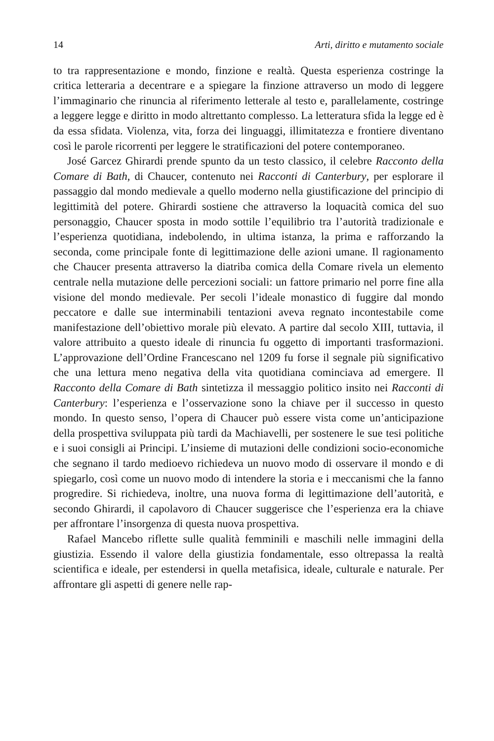14 Arti, diritto e mutamento sociale
to tra rappresentazione e mondo, finzione e realtà. Questa esperienza costringe la critica letteraria a decentrare e a spiegare la finzione attraverso un modo di leggere l’immaginario che rinuncia al riferimento letterale al testo e, parallelamente, costringe a leggere legge e diritto in modo altrettanto complesso. La letteratura sfida la legge ed è da essa sfidata. Violenza, vita, forza dei linguaggi, illimitatezza e frontiere diventano così le parole ricorrenti per leggere le stratificazioni del potere contemporaneo.
José Garcez Ghirardi prende spunto da un testo classico, il celebre Racconto della Comare di Bath, di Chaucer, contenuto nei Racconti di Canterbury, per esplorare il passaggio dal mondo medievale a quello moderno nella giustificazione del principio di legittimità del potere. Ghirardi sostiene che attraverso la loquacità comica del suo personaggio, Chaucer sposta in modo sottile l’equilibrio tra l’autorità tradizionale e l’esperienza quotidiana, indebolendo, in ultima istanza, la prima e rafforzando la seconda, come principale fonte di legittimazione delle azioni umane. Il ragionamento che Chaucer presenta attraverso la diatriba comica della Comare rivela un elemento centrale nella mutazione delle percezioni sociali: un fattore primario nel porre fine alla visione del mondo medievale. Per secoli l’ideale monastico di fuggire dal mondo peccatore e dalle sue interminabili tentazioni aveva regnato incontestabile come manifestazione dell’obiettivo morale più elevato. A partire dal secolo XIII, tuttavia, il valore attribuito a questo ideale di rinuncia fu oggetto di importanti trasformazioni. L’approvazione dell’Ordine Francescano nel 1209 fu forse il segnale più significativo che una lettura meno negativa della vita quotidiana cominciava ad emergere. Il Racconto della Comare di Bath sintetizza il messaggio politico insito nei Racconti di Canterbury: l’esperienza e l’osservazione sono la chiave per il successo in questo mondo. In questo senso, l’opera di Chaucer può essere vista come un’anticipazione della prospettiva sviluppata più tardi da Machiavelli, per sostenere le sue tesi politiche e i suoi consigli ai Principi. L’insieme di mutazioni delle condizioni socio-economiche che segnano il tardo medioevo richiedeva un nuovo modo di osservare il mondo e di spiegarlo, così come un nuovo modo di intendere la storia e i meccanismi che la fanno progredire. Si richiedeva, inoltre, una nuova forma di legittimazione dell’autorità, e secondo Ghirardi, il capolavoro di Chaucer suggerisce che l’esperienza era la chiave per affrontare l’insorgenza di questa nuova prospettiva.
Rafael Mancebo riflette sulle qualità femminili e maschili nelle immagini della giustizia. Essendo il valore della giustizia fondamentale, esso oltrepassa la realtà scientifica e ideale, per estendersi in quella metafisica, ideale, culturale e naturale. Per affrontare gli aspetti di genere nelle rap-